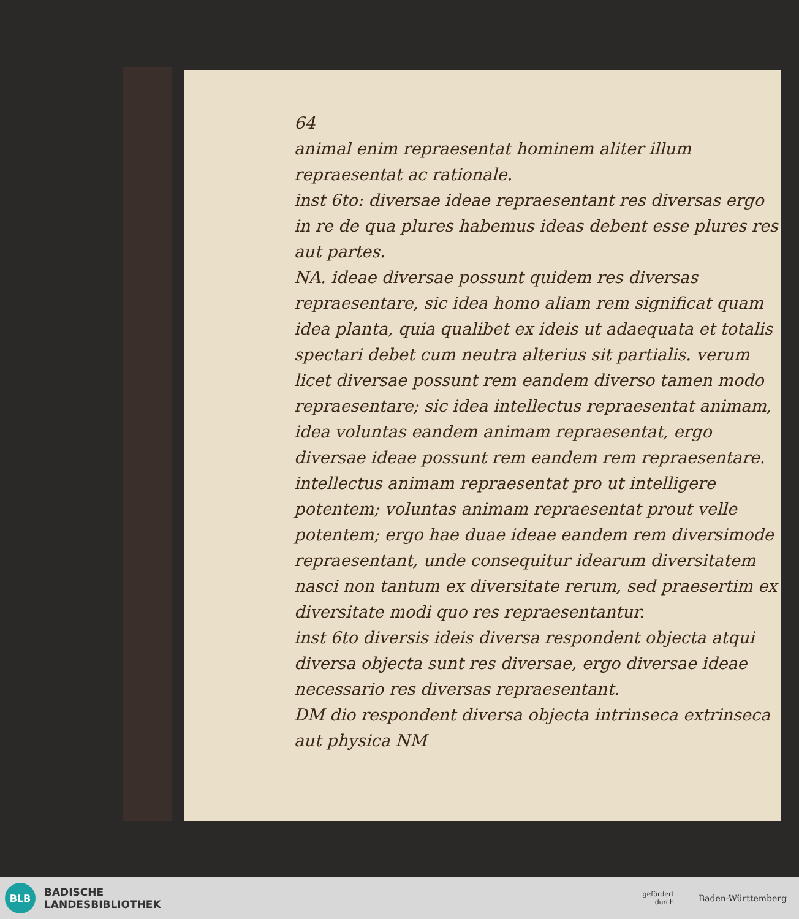64
animal enim repraesentat hominem aliter illum repraesentat ac rationale.
inst 6to: diversae ideae repraesentant res diversas ergo in re de qua plures habemus ideas debent esse plures res aut partes.
NA. ideae diversae possunt quidem res diversas repraesentare, sic idea homo aliam rem significat quam idea planta, quia qualibet ex ideis ut adaequata et totalis spectari debet cum neutra alterius sit partialis. verum licet diversae possunt rem eandem diverso tamen modo repraesentare; sic idea intellectus repraesentat animam, idea voluntas eandem animam repraesentat, ergo diversae ideae possunt rem eandem rem repraesentare. intellectus animam repraesentat pro ut intelligere potentem; voluntas animam repraesentat prout velle potentem; ergo hae duae ideae eandem rem diversimode repraesentant, unde consequitur idearum diversitatem nasci non tantum ex diversitate rerum, sed praesertim ex diversitate modi quo res repraesentantur.
inst 6to diversis ideis diversa respondent objecta atqui diversa objecta sunt res diversae, ergo diversae ideae necessario res diversas repraesentant.
DM dio respondent diversa objecta intrinseca extrinseca aut physica NM
BLB
BADISCHE
LANDESBIBLIOTHEK
gefördert
durch
Baden-Württemberg